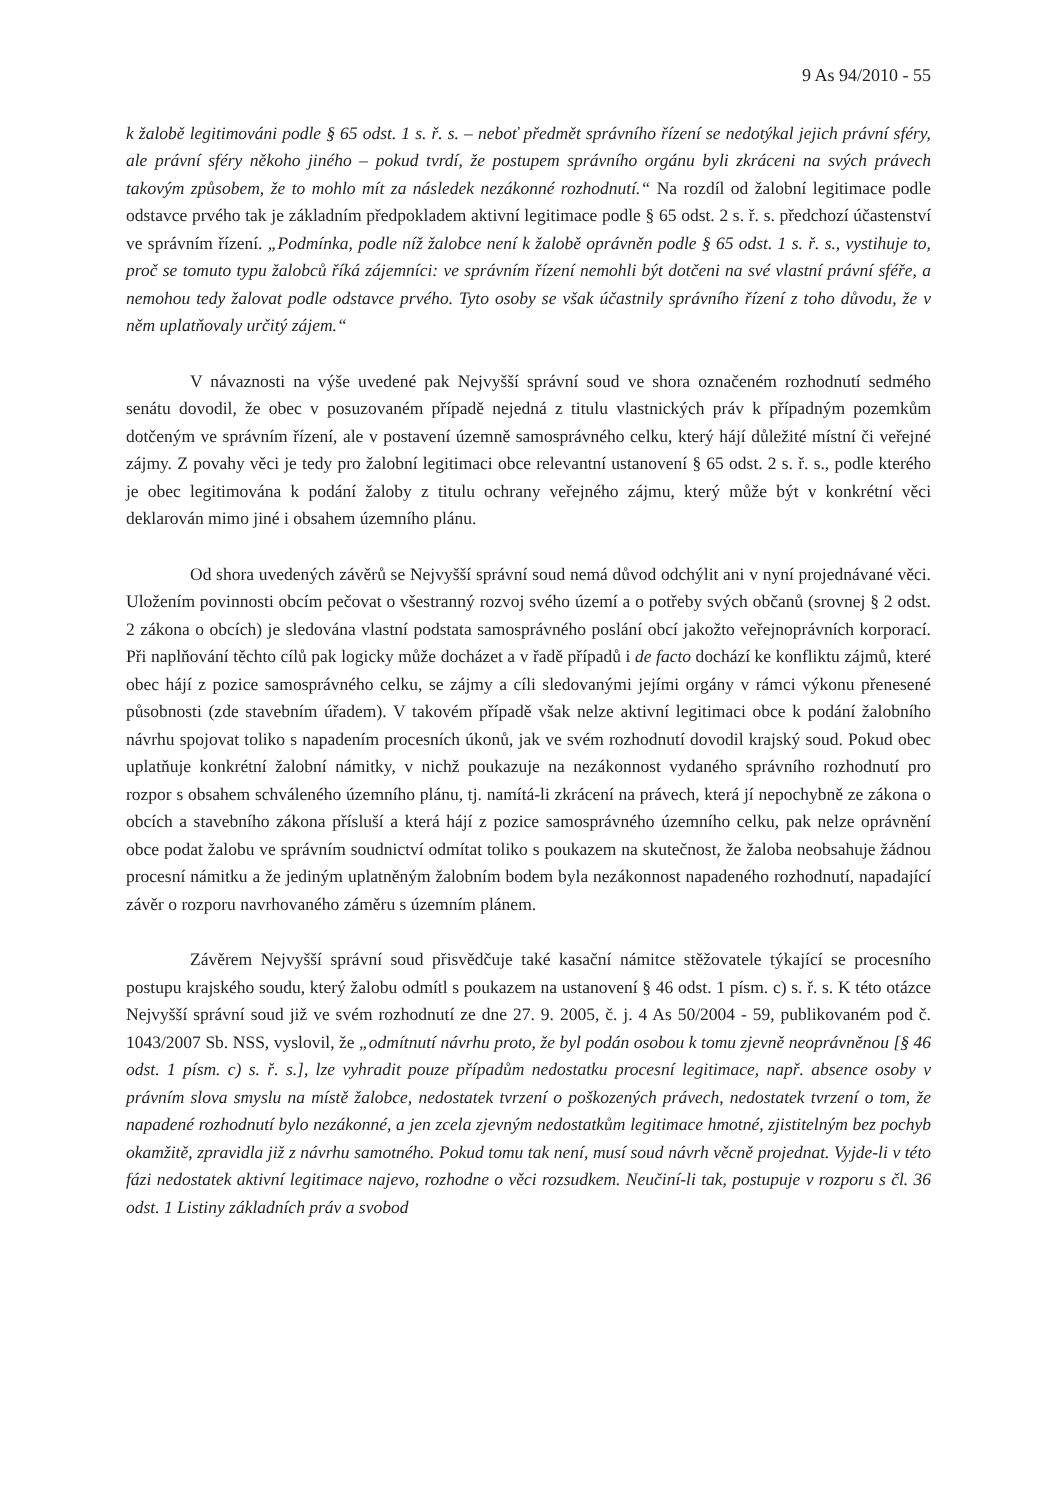9 As 94/2010 - 55
k žalobě legitimováni podle § 65 odst. 1 s. ř. s. – neboť předmět správního řízení se nedotýkal jejich právní sféry, ale právní sféry někoho jiného – pokud tvrdí, že postupem správního orgánu byli zkráceni na svých právech takovým způsobem, že to mohlo mít za následek nezákonné rozhodnutí.“ Na rozdíl od žalobní legitimace podle odstavce prvého tak je základním předpokladem aktivní legitimace podle § 65 odst. 2 s. ř. s. předchozí účastenství ve správním řízení. „Podmínka, podle níž žalobce není k žalobě oprávněn podle § 65 odst. 1 s. ř. s., vystihuje to, proč se tomuto typu žalobců říká zájemníci: ve správním řízení nemohli být dotčeni na své vlastní právní sféře, a nemohou tedy žalovat podle odstavce prvého. Tyto osoby se však účastnily správního řízení z toho důvodu, že v něm uplatňovaly určitý zájem.“
V návaznosti na výše uvedené pak Nejvyšší správní soud ve shora označeném rozhodnutí sedmého senátu dovodil, že obec v posuzovaném případě nejedná z titulu vlastnických práv k případným pozemkům dotčeným ve správním řízení, ale v postavení územně samosprávného celku, který hájí důležité místní či veřejné zájmy. Z povahy věci je tedy pro žalobní legitimaci obce relevantní ustanovení § 65 odst. 2 s. ř. s., podle kterého je obec legitimována k podání žaloby z titulu ochrany veřejného zájmu, který může být v konkrétní věci deklarován mimo jiné i obsahem územního plánu.
Od shora uvedených závěrů se Nejvyšší správní soud nemá důvod odchýlit ani v nyní projednávané věci. Uložením povinnosti obcím pečovat o všestranný rozvoj svého území a o potřeby svých občanů (srovnej § 2 odst. 2 zákona o obcích) je sledována vlastní podstata samosprávného poslání obcí jakožto veřejnoprávních korporací. Při naplňování těchto cílů pak logicky může docházet a v řadě případů i de facto dochází ke konfliktu zájmů, které obec hájí z pozice samosprávného celku, se zájmy a cíli sledovanými jejími orgány v rámci výkonu přenesené působnosti (zde stavebním úřadem). V takovém případě však nelze aktivní legitimaci obce k podání žalobního návrhu spojovat toliko s napadením procesních úkonů, jak ve svém rozhodnutí dovodil krajský soud. Pokud obec uplatňuje konkrétní žalobní námitky, v nichž poukazuje na nezákonnost vydaného správního rozhodnutí pro rozpor s obsahem schváleného územního plánu, tj. namítá-li zkrácení na právech, která jí nepochybně ze zákona o obcích a stavebního zákona přísluší a která hájí z pozice samosprávného územního celku, pak nelze oprávnění obce podat žalobu ve správním soudnictví odmítat toliko s poukazem na skutečnost, že žaloba neobsahuje žádnou procesní námitku a že jediným uplatněným žalobním bodem byla nezákonnost napadeného rozhodnutí, napadající závěr o rozporu navrhovaného záměru s územním plánem.
Závěrem Nejvyšší správní soud přisvědčuje také kasační námitce stěžovatele týkající se procesního postupu krajského soudu, který žalobu odmítl s poukazem na ustanovení § 46 odst. 1 písm. c) s. ř. s. K této otázce Nejvyšší správní soud již ve svém rozhodnutí ze dne 27. 9. 2005, č. j. 4 As 50/2004 - 59, publikovaném pod č. 1043/2007 Sb. NSS, vyslovil, že „odmítnutí návrhu proto, že byl podán osobou k tomu zjevně neoprávněnou [§ 46 odst. 1 písm. c) s. ř. s.], lze vyhradit pouze případům nedostatku procesní legitimace, např. absence osoby v právním slova smyslu na místě žalobce, nedostatek tvrzení o poškozených právech, nedostatek tvrzení o tom, že napadené rozhodnutí bylo nezákonné, a jen zcela zjevným nedostatkům legitimace hmotné, zjistitelným bez pochyb okamžitě, zpravidla již z návrhu samotného. Pokud tomu tak není, musí soud návrh věcně projednat. Vyjde-li v této fázi nedostatek aktivní legitimace najevo, rozhodne o věci rozsudkem. Neučiní-li tak, postupuje v rozporu s čl. 36 odst. 1 Listiny základních práv a svobod